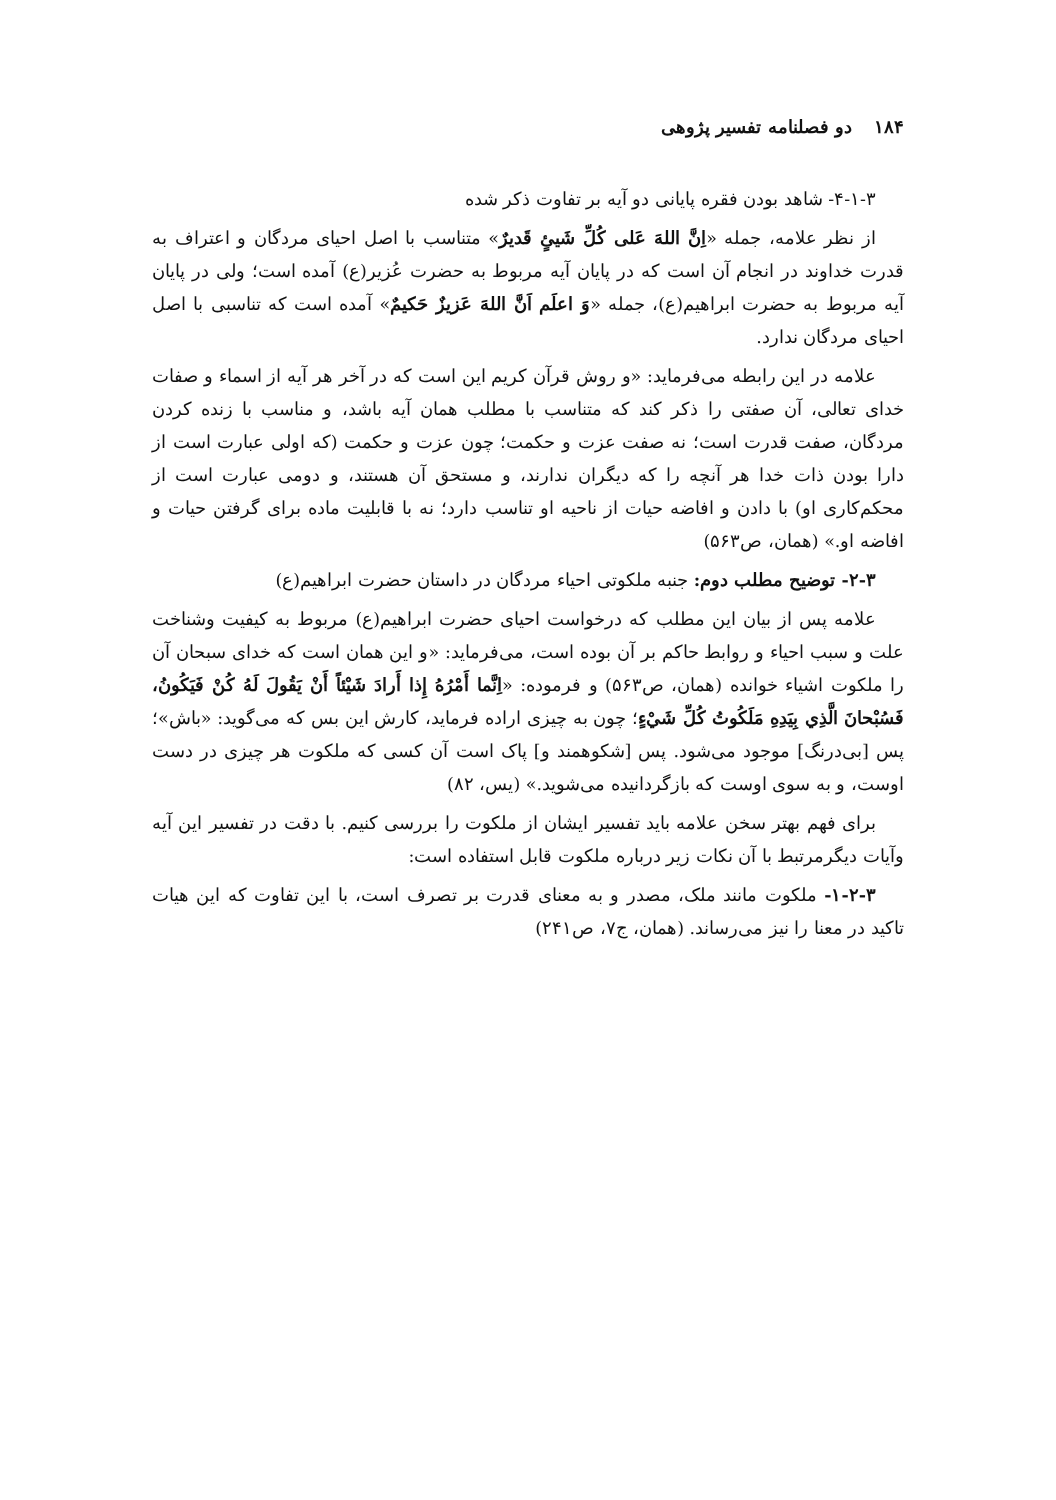۱۸۴دو فصلنامه تفسیر پژوهی
۴-۱-۳- شاهد بودن فقره پایانی دو آیه بر تفاوت ذکر شده
از نظر علامه، جمله «اِنَّ اللهَ عَلی کُلِّ شَيئٍ قَدیرٌ» متناسب با اصل احیای مردگان و اعتراف به قدرت خداوند در انجام آن است که در پایان آیه مربوط به حضرت عُزیر(ع) آمده است؛ ولی در پایان آیه مربوط به حضرت ابراهیم(ع)، جمله «وَ اعلَم اَنَّ اللهَ عَزیزٌ حَکیمٌ» آمده است که تناسبی با اصل احیای مردگان ندارد.
علامه در این رابطه می‌فرماید: «و روش قرآن کریم این است که در آخر هر آیه از اسماء و صفات خدای تعالی، آن صفتی را ذکر کند که متناسب با مطلب همان آیه باشد، و مناسب با زنده کردن مردگان، صفت قدرت است؛ نه صفت عزت و حکمت؛ چون عزت و حکمت (که اولی عبارت است از دارا بودن ذات خدا هر آنچه را که دیگران ندارند، و مستحق آن هستند، و دومی عبارت است از محکم‌کاری او) با دادن و افاضه حیات از ناحیه او تناسب دارد؛ نه با قابلیت ماده برای گرفتن حیات و افاضه او.» (همان، ص۵۶۳)
۲-۳- توضیح مطلب دوم: جنبه ملکوتی احیاء مردگان در داستان حضرت ابراهیم(ع)
علامه پس از بیان این مطلب که درخواست احیای حضرت ابراهیم(ع) مربوط به کیفیت وشناخت علت و سبب احیاء و روابط حاکم بر آن بوده است، می‌فرماید: «و این همان است که خدای سبحان آن را ملکوت اشیاء خوانده (همان، ص۵۶۳) و فرموده: «اِنَّما أَمْرُهُ إِذا أَرادَ شَيْئاً أَنْ يَقُولَ لَهُ كُنْ فَيَكُونُ، فَسُبْحانَ الَّذِي بِيَدِهِ مَلَكُوتُ كُلِّ شَيْءٍ؛ چون به چیزی اراده فرماید، کارش این بس که می‌گوید: «باش»؛ پس [بی‌درنگ] موجود می‌شود. پس [شکوهمند و] پاک است آن کسی که ملکوت هر چیزی در دست اوست، و به سوی اوست که بازگردانیده می‌شوید.» (یس، ۸۲)
برای فهم بهتر سخن علامه باید تفسیر ایشان از ملکوت را بررسی کنیم. با دقت در تفسیر این آیه وآیات دیگرمرتبط با آن نکات زیر درباره ملکوت قابل استفاده است:
۱-۲-۳- ملکوت مانند ملک، مصدر و به معنای قدرت بر تصرف است، با این تفاوت که این هیات تاکید در معنا را نیز می‌رساند. (همان، ج۷، ص۲۴۱)